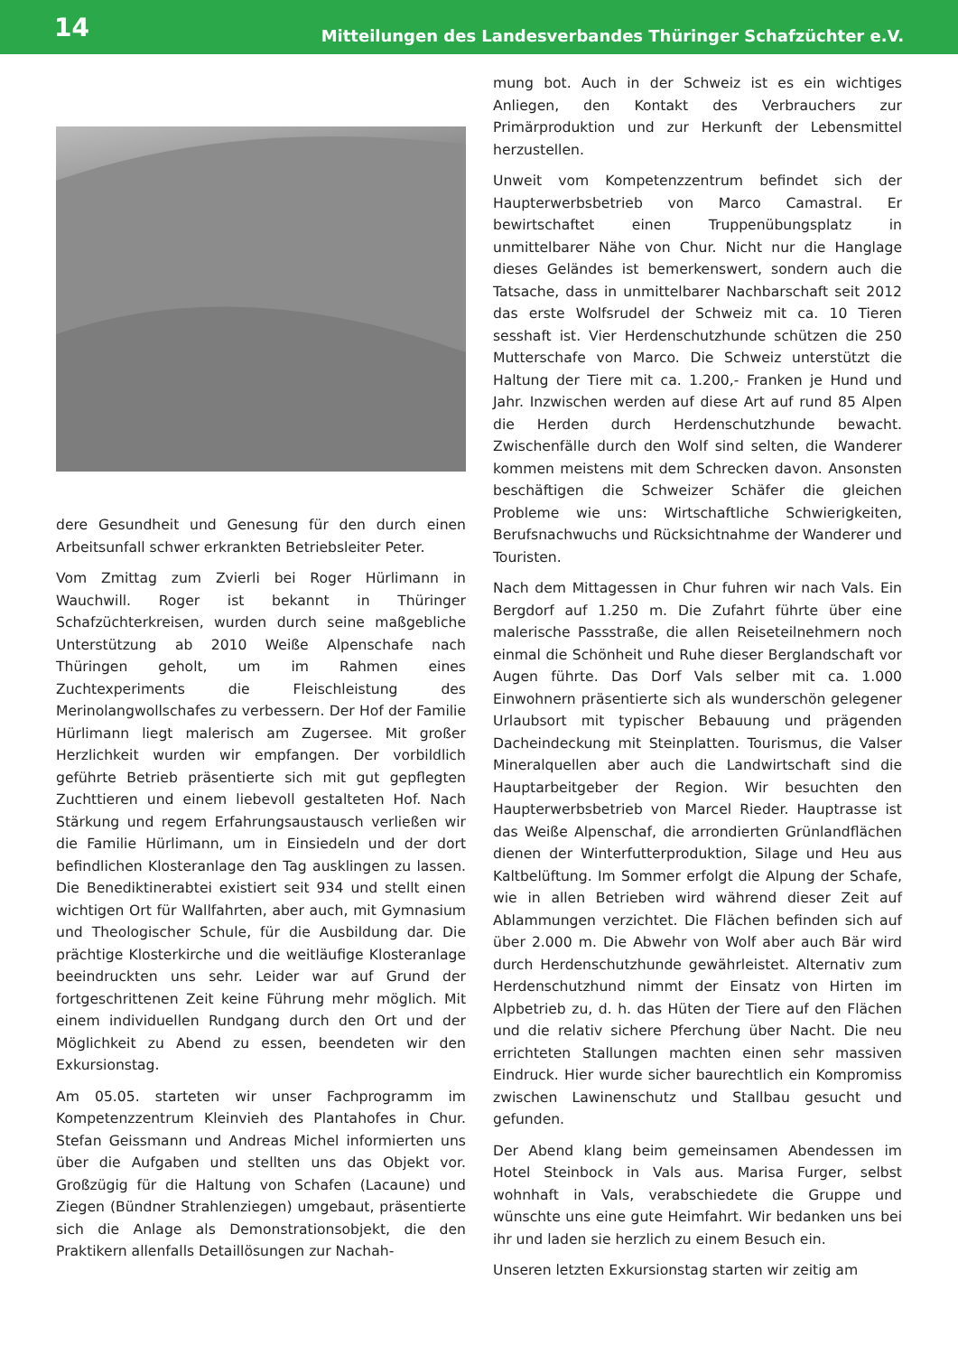14 Mitteilungen des Landesverbandes Thüringer Schafzüchter e.V.
dere Gesundheit und Genesung für den durch einen Arbeitsunfall schwer erkrankten Betriebsleiter Peter.
Vom Zmittag zum Zvierli bei Roger Hürlimann in Wauchwill. Roger ist bekannt in Thüringer Schafzüchterkreisen, wurden durch seine maßgebliche Unterstützung ab 2010 Weiße Alpenschafe nach Thüringen geholt, um im Rahmen eines Zuchtexperiments die Fleischleistung des Merinolangwollschafes zu verbessern. Der Hof der Familie Hürlimann liegt malerisch am Zugersee. Mit großer Herzlichkeit wurden wir empfangen. Der vorbildlich geführte Betrieb präsentierte sich mit gut gepflegten Zuchttieren und einem liebevoll gestalteten Hof. Nach Stärkung und regem Erfahrungsaustausch verließen wir die Familie Hürlimann, um in Einsiedeln und der dort befindlichen Klosteranlage den Tag ausklingen zu lassen. Die Benediktinerabtei existiert seit 934 und stellt einen wichtigen Ort für Wallfahrten, aber auch, mit Gymnasium und Theologischer Schule, für die Ausbildung dar. Die prächtige Klosterkirche und die weitläufige Klosteranlage beeindruckten uns sehr. Leider war auf Grund der fortgeschrittenen Zeit keine Führung mehr möglich. Mit einem individuellen Rundgang durch den Ort und der Möglichkeit zu Abend zu essen, beendeten wir den Exkursionstag.
Am 05.05. starteten wir unser Fachprogramm im Kompetenzzentrum Kleinvieh des Plantahofes in Chur. Stefan Geissmann und Andreas Michel informierten uns über die Aufgaben und stellten uns das Objekt vor. Großzügig für die Haltung von Schafen (Lacaune) und Ziegen (Bündner Strahlenziegen) umgebaut, präsentierte sich die Anlage als Demonstrationsobjekt, die den Praktikern allenfalls Detaillösungen zur Nachah-
mung bot. Auch in der Schweiz ist es ein wichtiges Anliegen, den Kontakt des Verbrauchers zur Primärproduktion und zur Herkunft der Lebensmittel herzustellen.
Unweit vom Kompetenzzentrum befindet sich der Haupterwerbsbetrieb von Marco Camastral. Er bewirtschaftet einen Truppenübungsplatz in unmittelbarer Nähe von Chur. Nicht nur die Hanglage dieses Geländes ist bemerkenswert, sondern auch die Tatsache, dass in unmittelbarer Nachbarschaft seit 2012 das erste Wolfsrudel der Schweiz mit ca. 10 Tieren sesshaft ist. Vier Herdenschutzhunde schützen die 250 Mutterschafe von Marco. Die Schweiz unterstützt die Haltung der Tiere mit ca. 1.200,- Franken je Hund und Jahr. Inzwischen werden auf diese Art auf rund 85 Alpen die Herden durch Herdenschutzhunde bewacht. Zwischenfälle durch den Wolf sind selten, die Wanderer kommen meistens mit dem Schrecken davon. Ansonsten beschäftigen die Schweizer Schäfer die gleichen Probleme wie uns: Wirtschaftliche Schwierigkeiten, Berufsnachwuchs und Rücksichtnahme der Wanderer und Touristen.
Nach dem Mittagessen in Chur fuhren wir nach Vals. Ein Bergdorf auf 1.250 m. Die Zufahrt führte über eine malerische Passstraße, die allen Reiseteilnehmern noch einmal die Schönheit und Ruhe dieser Berglandschaft vor Augen führte. Das Dorf Vals selber mit ca. 1.000 Einwohnern präsentierte sich als wunderschön gelegener Urlaubsort mit typischer Bebauung und prägenden Dacheindeckung mit Steinplatten. Tourismus, die Valser Mineralquellen aber auch die Landwirtschaft sind die Hauptarbeitgeber der Region. Wir besuchten den Haupterwerbsbetrieb von Marcel Rieder. Hauptrasse ist das Weiße Alpenschaf, die arrondierten Grünlandflächen dienen der Winterfutterproduktion, Silage und Heu aus Kaltbelüftung. Im Sommer erfolgt die Alpung der Schafe, wie in allen Betrieben wird während dieser Zeit auf Ablammungen verzichtet. Die Flächen befinden sich auf über 2.000 m. Die Abwehr von Wolf aber auch Bär wird durch Herdenschutzhunde gewährleistet. Alternativ zum Herdenschutzhund nimmt der Einsatz von Hirten im Alpbetrieb zu, d. h. das Hüten der Tiere auf den Flächen und die relativ sichere Pferchung über Nacht. Die neu errichteten Stallungen machten einen sehr massiven Eindruck. Hier wurde sicher baurechtlich ein Kompromiss zwischen Lawinenschutz und Stallbau gesucht und gefunden.
Der Abend klang beim gemeinsamen Abendessen im Hotel Steinbock in Vals aus. Marisa Furger, selbst wohnhaft in Vals, verabschiedete die Gruppe und wünschte uns eine gute Heimfahrt. Wir bedanken uns bei ihr und laden sie herzlich zu einem Besuch ein.
Unseren letzten Exkursionstag starten wir zeitig am